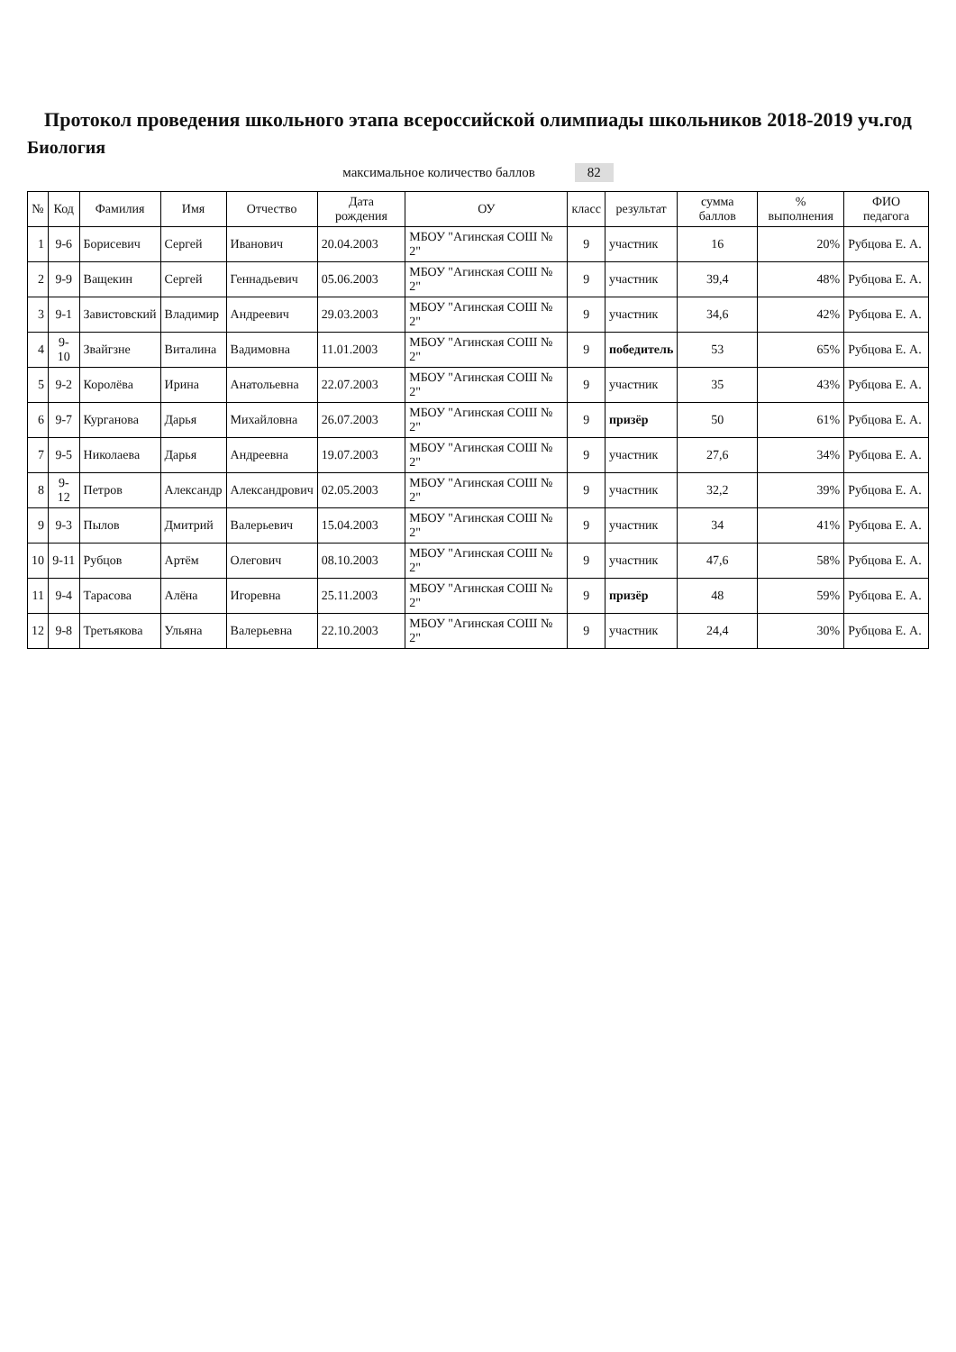Протокол проведения школьного этапа всероссийской олимпиады школьников 2018-2019 уч.год
Биология
максимальное количество баллов 82
| № | Код | Фамилия | Имя | Отчество | Дата рождения | ОУ | класс | результат | сумма баллов | % выполнения | ФИО педагога |
| --- | --- | --- | --- | --- | --- | --- | --- | --- | --- | --- | --- |
| 1 | 9-6 | Борисевич | Сергей | Иванович | 20.04.2003 | МБОУ "Агинская СОШ № 2" | 9 | участник | 16 | 20% | Рубцова Е. А. |
| 2 | 9-9 | Ващекин | Сергей | Геннадьевич | 05.06.2003 | МБОУ "Агинская СОШ № 2" | 9 | участник | 39,4 | 48% | Рубцова Е. А. |
| 3 | 9-1 | Завистовский | Владимир | Андреевич | 29.03.2003 | МБОУ "Агинская СОШ № 2" | 9 | участник | 34,6 | 42% | Рубцова Е. А. |
| 4 | 9-10 | Звайгзне | Виталина | Вадимовна | 11.01.2003 | МБОУ "Агинская СОШ № 2" | 9 | победитель | 53 | 65% | Рубцова Е. А. |
| 5 | 9-2 | Королёва | Ирина | Анатольевна | 22.07.2003 | МБОУ "Агинская СОШ № 2" | 9 | участник | 35 | 43% | Рубцова Е. А. |
| 6 | 9-7 | Курганова | Дарья | Михайловна | 26.07.2003 | МБОУ "Агинская СОШ № 2" | 9 | призёр | 50 | 61% | Рубцова Е. А. |
| 7 | 9-5 | Николаева | Дарья | Андреевна | 19.07.2003 | МБОУ "Агинская СОШ № 2" | 9 | участник | 27,6 | 34% | Рубцова Е. А. |
| 8 | 9-12 | Петров | Александр | Александрович | 02.05.2003 | МБОУ "Агинская СОШ № 2" | 9 | участник | 32,2 | 39% | Рубцова Е. А. |
| 9 | 9-3 | Пылов | Дмитрий | Валерьевич | 15.04.2003 | МБОУ "Агинская СОШ № 2" | 9 | участник | 34 | 41% | Рубцова Е. А. |
| 10 | 9-11 | Рубцов | Артём | Олегович | 08.10.2003 | МБОУ "Агинская СОШ № 2" | 9 | участник | 47,6 | 58% | Рубцова Е. А. |
| 11 | 9-4 | Тарасова | Алёна | Игоревна | 25.11.2003 | МБОУ "Агинская СОШ № 2" | 9 | призёр | 48 | 59% | Рубцова Е. А. |
| 12 | 9-8 | Третьякова | Ульяна | Валерьевна | 22.10.2003 | МБОУ "Агинская СОШ № 2" | 9 | участник | 24,4 | 30% | Рубцова Е. А. |